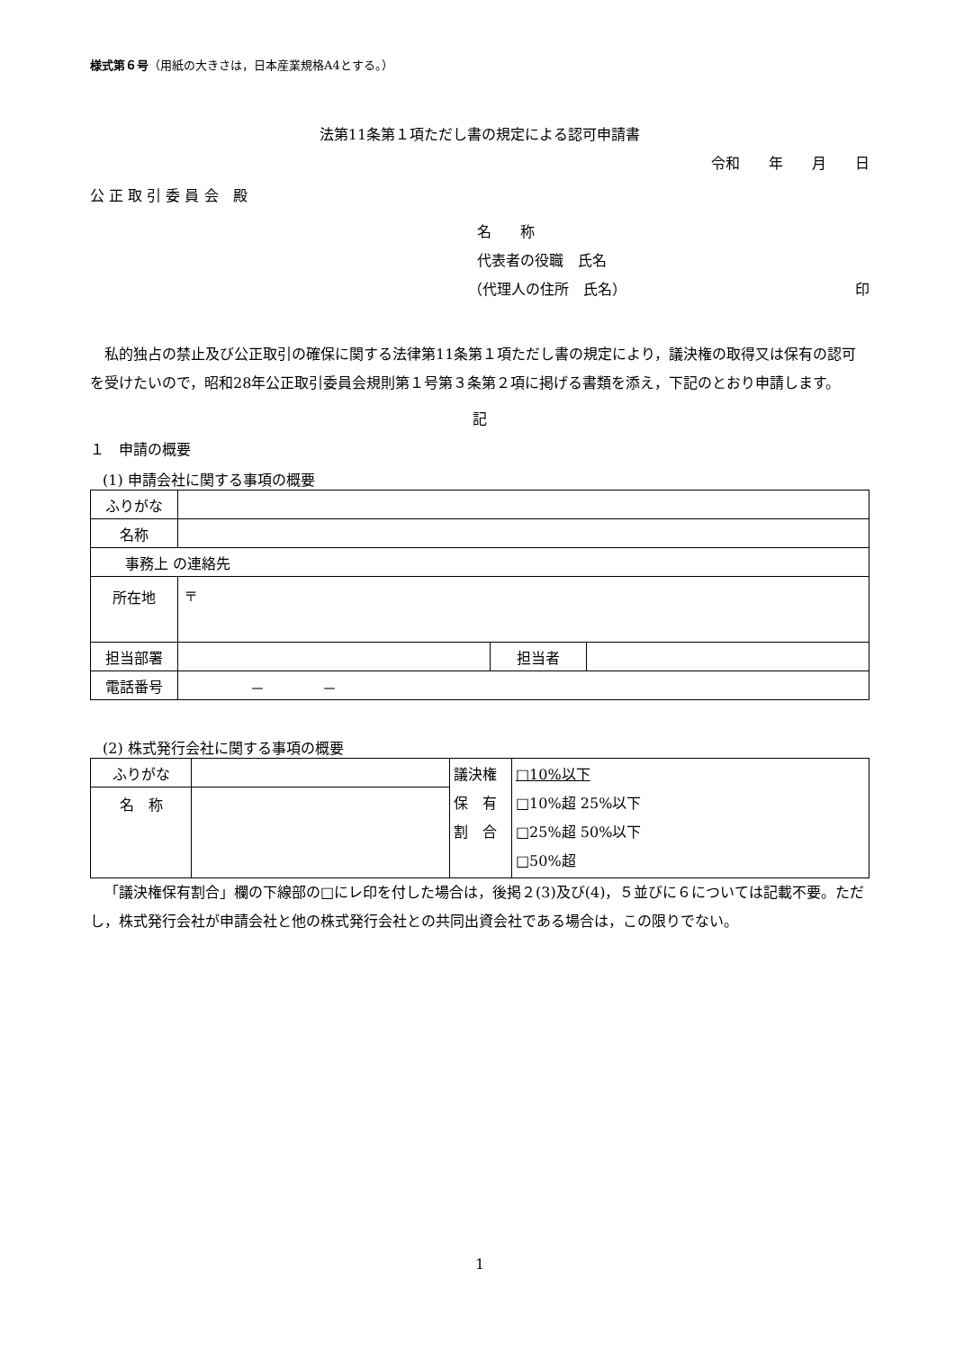様式第６号（用紙の大きさは，日本産業規格A4とする。）
法第11条第１項ただし書の規定による認可申請書
令和　　年　　月　　日
公 正 取 引 委 員 会　殿
名　　称
代表者の役職　氏名
（代理人の住所　氏名） 印
私的独占の禁止及び公正取引の確保に関する法律第11条第１項ただし書の規定により，議決権の取得又は保有の認可を受けたいので，昭和28年公正取引委員会規則第１号第３条第２項に掲げる書類を添え，下記のとおり申請します。
記
１　申請の概要
(1) 申請会社に関する事項の概要
| ふりがな | | | |
| 名称 | | | |
| 事務上 の連絡先 | | | |
| 所在地 | 〒 | | |
| 担当部署 | | 担当者 | |
| 電話番号 | － － | | |
(2) 株式発行会社に関する事項の概要
| ふりがな | | 議決権 保 有 割 合 | □10%以下 □10%超 25%以下 □25%超 50%以下 □50%超 |
| 名 称 | | | |
「議決権保有割合」欄の下線部の□にレ印を付した場合は，後掲２(3)及び(4)，５並びに６については記載不要。ただし，株式発行会社が申請会社と他の株式発行会社との共同出資会社である場合は，この限りでない。
1